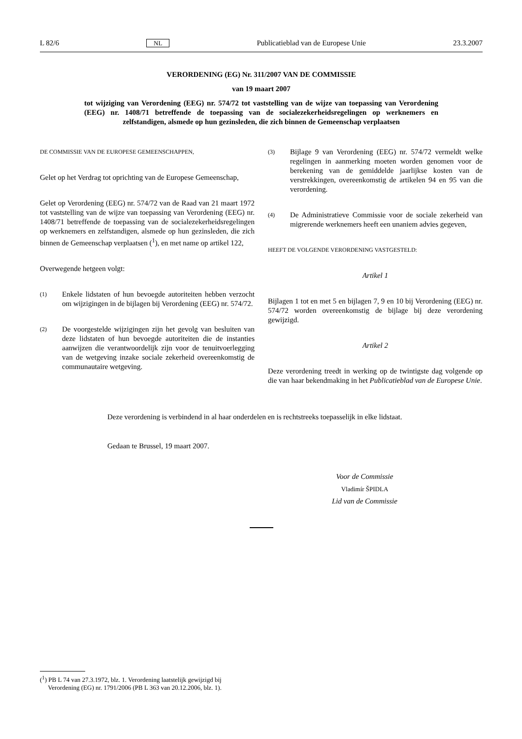L 82/6 NL Publicatieblad van de Europese Unie 23.3.2007
VERORDENING (EG) Nr. 311/2007 VAN DE COMMISSIE
van 19 maart 2007
tot wijziging van Verordening (EEG) nr. 574/72 tot vaststelling van de wijze van toepassing van Verordening (EEG) nr. 1408/71 betreffende de toepassing van de socialezekerheidsregelingen op werknemers en zelfstandigen, alsmede op hun gezinsleden, die zich binnen de Gemeenschap verplaatsen
DE COMMISSIE VAN DE EUROPESE GEMEENSCHAPPEN,
Gelet op het Verdrag tot oprichting van de Europese Gemeenschap,
Gelet op Verordening (EEG) nr. 574/72 van de Raad van 21 maart 1972 tot vaststelling van de wijze van toepassing van Verordening (EEG) nr. 1408/71 betreffende de toepassing van de socialezekerheidsregelingen op werknemers en zelfstandigen, alsmede op hun gezinsleden, die zich binnen de Gemeenschap verplaatsen (<sup>1</sup>), en met name op artikel 122,
Overwegende hetgeen volgt:
(1) Enkele lidstaten of hun bevoegde autoriteiten hebben verzocht om wijzigingen in de bijlagen bij Verordening (EEG) nr. 574/72.
(2) De voorgestelde wijzigingen zijn het gevolg van besluiten van deze lidstaten of hun bevoegde autoriteiten die de instanties aanwijzen die verantwoordelijk zijn voor de tenuitvoerlegging van de wetgeving inzake sociale zekerheid overeenkomstig de communautaire wetgeving.
(3) Bijlage 9 van Verordening (EEG) nr. 574/72 vermeldt welke regelingen in aanmerking moeten worden genomen voor de berekening van de gemiddelde jaarlijkse kosten van de verstrekkingen, overeenkomstig de artikelen 94 en 95 van die verordening.
(4) De Administratieve Commissie voor de sociale zekerheid van migrerende werknemers heeft een unaniem advies gegeven,
HEEFT DE VOLGENDE VERORDENING VASTGESTELD:
Artikel 1
Bijlagen 1 tot en met 5 en bijlagen 7, 9 en 10 bij Verordening (EEG) nr. 574/72 worden overeenkomstig de bijlage bij deze verordening gewijzigd.
Artikel 2
Deze verordening treedt in werking op de twintigste dag volgende op die van haar bekendmaking in het Publicatieblad van de Europese Unie.
Deze verordening is verbindend in al haar onderdelen en is rechtstreeks toepasselijk in elke lidstaat.
Gedaan te Brussel, 19 maart 2007.
Voor de Commissie
Vladimír ŠPIDLA
Lid van de Commissie
(<sup>1</sup>) PB L 74 van 27.3.1972, blz. 1. Verordening laatstelijk gewijzigd bij
Verordening (EG) nr. 1791/2006 (PB L 363 van 20.12.2006, blz. 1).